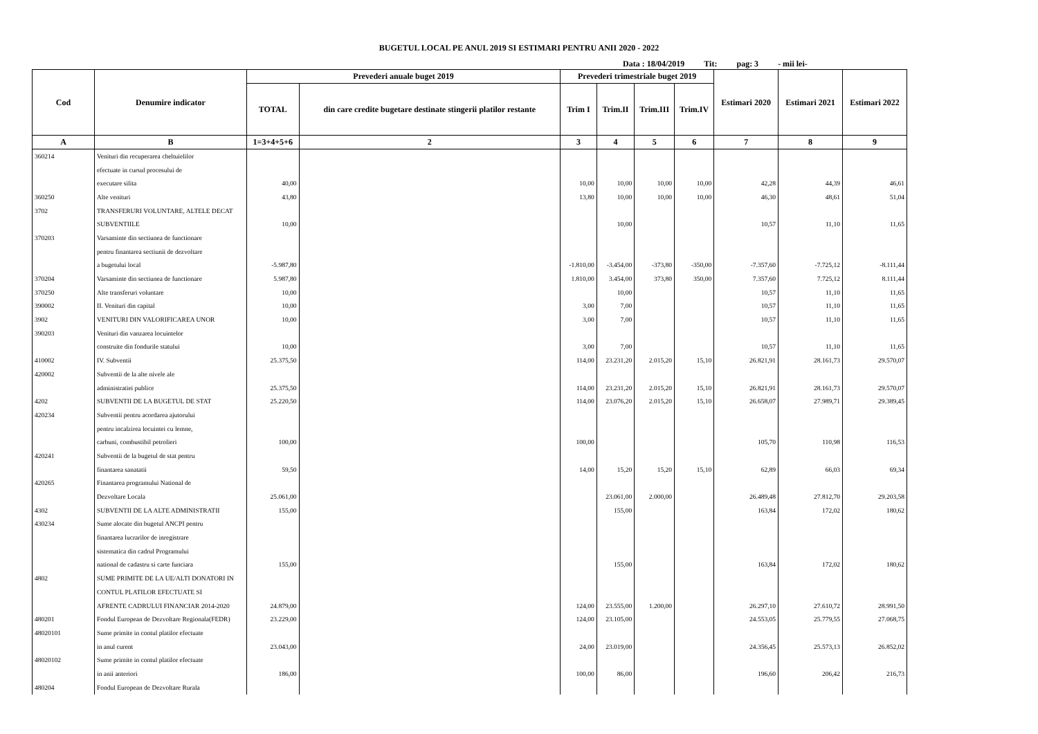BUGETUL LOCAL PE ANUL 2019 SI ESTIMARI PENTRU ANII 2020 - 2022
Data : 18/04/2019 Tit: pag: 3 - mii lei-
| Cod | Denumire indicator | Prevederi anuale buget 2019 | | Prevederi trimestriale buget 2019 | | | | Estimari 2020 | Estimari 2021 | Estimari 2022 |
| --- | --- | --- | --- | --- | --- | --- | --- | --- | --- | --- |
| | | TOTAL | din care credite bugetare destinate stingerii platilor restante | Trim I | Trim.II | Trim.III | Trim.IV | | | |
| A | B | 1=3+4+5+6 | 2 | 3 | 4 | 5 | 6 | 7 | 8 | 9 |
| 360214 | Venituri din recuperarea cheltuielilor | | | | | | | | | |
| | efectuate in cursul procesului de | | | | | | | | | |
| | executare silita | 40,00 | | 10,00 | 10,00 | 10,00 | 10,00 | 42,28 | 44,39 | 46,61 |
| 360250 | Alte venituri | 43,80 | | 13,80 | 10,00 | 10,00 | 10,00 | 46,30 | 48,61 | 51,04 |
| 3702 | TRANSFERURI VOLUNTARE, ALTELE DECAT | | | | | | | | | |
| | SUBVENTIILE | 10,00 | | | 10,00 | | | 10,57 | 11,10 | 11,65 |
| 370203 | Varsaminte din sectiunea de functionare | | | | | | | | | |
| | pentru finantarea sectiunii de dezvoltare | | | | | | | | | |
| | a bugetului local | -5.987,80 | | -1.810,00 | -3.454,00 | -373,80 | -350,00 | -7.357,60 | -7.725,12 | -8.111,44 |
| 370204 | Varsaminte din sectiunea de functionare | 5.987,80 | | 1.810,00 | 3.454,00 | 373,80 | 350,00 | 7.357,60 | 7.725,12 | 8.111,44 |
| 370250 | Alte transferuri voluntare | 10,00 | | | 10,00 | | | 10,57 | 11,10 | 11,65 |
| 390002 | II. Venituri din capital | 10,00 | | 3,00 | 7,00 | | | 10,57 | 11,10 | 11,65 |
| 3902 | VENITURI DIN VALORIFICAREA UNOR | 10,00 | | 3,00 | 7,00 | | | 10,57 | 11,10 | 11,65 |
| 390203 | Venituri din vanzarea locuintelor | | | | | | | | | |
| | construite din fondurile statului | 10,00 | | 3,00 | 7,00 | | | 10,57 | 11,10 | 11,65 |
| 410002 | IV. Subventii | 25.375,50 | | 114,00 | 23.231,20 | 2.015,20 | 15,10 | 26.821,91 | 28.161,73 | 29.570,07 |
| 420002 | Subventii de la alte nivele ale | | | | | | | | | |
| | administratiei publice | 25.375,50 | | 114,00 | 23.231,20 | 2.015,20 | 15,10 | 26.821,91 | 28.161,73 | 29.570,07 |
| 4202 | SUBVENTII DE LA BUGETUL DE STAT | 25.220,50 | | 114,00 | 23.076,20 | 2.015,20 | 15,10 | 26.658,07 | 27.989,71 | 29.389,45 |
| 420234 | Subventii pentru acordarea ajutorului | | | | | | | | | |
| | pentru incalzirea locuintei cu lemne, | | | | | | | | | |
| | carbuni, combustibil petrolieri | 100,00 | | 100,00 | | | | 105,70 | 110,98 | 116,53 |
| 420241 | Subventii de la bugetul de stat pentru | | | | | | | | | |
| | finantarea sanatatii | 59,50 | | 14,00 | 15,20 | 15,20 | 15,10 | 62,89 | 66,03 | 69,34 |
| 420265 | Finantarea programului National de | | | | | | | | | |
| | Dezvoltare Locala | 25.061,00 | | | 23.061,00 | 2.000,00 | | 26.489,48 | 27.812,70 | 29.203,58 |
| 4302 | SUBVENTII DE LA ALTE ADMINISTRATII | 155,00 | | | 155,00 | | | 163,84 | 172,02 | 180,62 |
| 430234 | Sume alocate din bugetul ANCPI pentru | | | | | | | | | |
| | finantarea lucrarilor de inregistrare | | | | | | | | | |
| | sistematica din cadrul Programului | | | | | | | | | |
| | national de cadastru si carte funciara | 155,00 | | | 155,00 | | | 163,84 | 172,02 | 180,62 |
| 4802 | SUME PRIMITE DE LA UE/ALTI DONATORI IN | | | | | | | | | |
| | CONTUL PLATILOR EFECTUATE SI | | | | | | | | | |
| | AFRENTE CADRULUI FINANCIAR 2014-2020 | 24.879,00 | | 124,00 | 23.555,00 | 1.200,00 | | 26.297,10 | 27.610,72 | 28.991,50 |
| 480201 | Fondul European de Dezvoltare Regionala(FEDR) | 23.229,00 | | 124,00 | 23.105,00 | | | 24.553,05 | 25.779,55 | 27.068,75 |
| 48020101 | Sume primite in contul platilor efectuate | | | | | | | | | |
| | in anul curent | 23.043,00 | | 24,00 | 23.019,00 | | | 24.356,45 | 25.573,13 | 26.852,02 |
| 48020102 | Sume primite in contul platilor efectuate | | | | | | | | | |
| | in anii anteriori | 186,00 | | 100,00 | 86,00 | | | 196,60 | 206,42 | 216,73 |
| 480204 | Fondul European de Dezvoltare Rurala | | | | | | | | | |